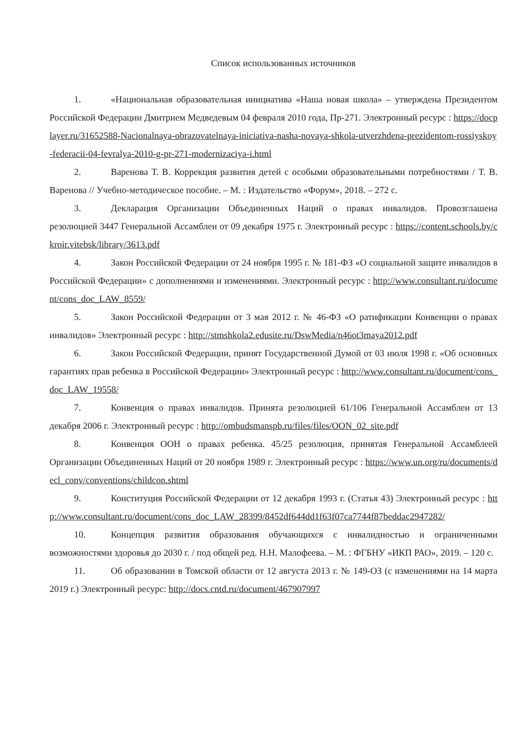Список использованных источников
1. «Национальная образовательная инициатива «Наша новая школа» – утверждена Президентом Российской Федерации Дмитрием Медведевым 04 февраля 2010 года, Пр-271. Электронный ресурс : https://docplayer.ru/31652588-Nacionalnaya-obrazovatelnaya-iniciativa-nasha-novaya-shkola-utverzhdena-prezidentom-rossiyskoy-federacii-04-fevralya-2010-g-pr-271-modernizaciya-i.html
2. Варенова Т. В. Коррекция развития детей с особыми образовательными потребностями / Т. В. Варенова // Учебно-методическое пособие. – М. : Издательство «Форум», 2018. – 272 с.
3. Декларация Организации Объединенных Наций о правах инвалидов. Провозглашена резолюцией 3447 Генеральной Ассамблеи от 09 декабря 1975 г. Электронный ресурс : https://content.schools.by/ckroir.vitebsk/library/3613.pdf
4. Закон Российской Федерации от 24 ноября 1995 г. № 181-ФЗ «О социальной защите инвалидов в Российской Федерации» с дополнениями и изменениями. Электронный ресурс : http://www.consultant.ru/document/cons_doc_LAW_8559/
5. Закон Российской Федерации от 3 мая 2012 г. № 46-ФЗ «О ратификации Конвенции о правах инвалидов» Электронный ресурс : http://stmshkola2.edusite.ru/DswMedia/n46ot3maya2012.pdf
6. Закон Российской Федерации, принят Государственной Думой от 03 июля 1998 г. «Об основных гарантиях прав ребенка в Российской Федерации» Электронный ресурс : http://www.consultant.ru/document/cons_doc_LAW_19558/
7. Конвенция о правах инвалидов. Принята резолюцией 61/106 Генеральной Ассамблеи от 13 декабря 2006 г. Электронный ресурс : http://ombudsmanspb.ru/files/files/OON_02_site.pdf
8. Конвенция ООН о правах ребенка. 45/25 резолюция, принятая Генеральной Ассамблеей Организации Объединенных Наций от 20 ноября 1989 г. Электронный ресурс : https://www.un.org/ru/documents/decl_conv/conventions/childcon.shtml
9. Конституция Российской Федерации от 12 декабря 1993 г. (Статья 43) Электронный ресурс : http://www.consultant.ru/document/cons_doc_LAW_28399/8452df644dd1f63f07ca7744f87beddac2947282/
10. Концепция развития образования обучающихся с инвалидностью и ограниченными возможностями здоровья до 2030 г. / под общей ред. Н.Н. Малофеева. – М. : ФГБНУ «ИКП РАО», 2019. – 120 с.
11. Об образовании в Томской области от 12 августа 2013 г. № 149-ОЗ (с изменениями на 14 марта 2019 г.) Электронный ресурс: http://docs.cntd.ru/document/467907997